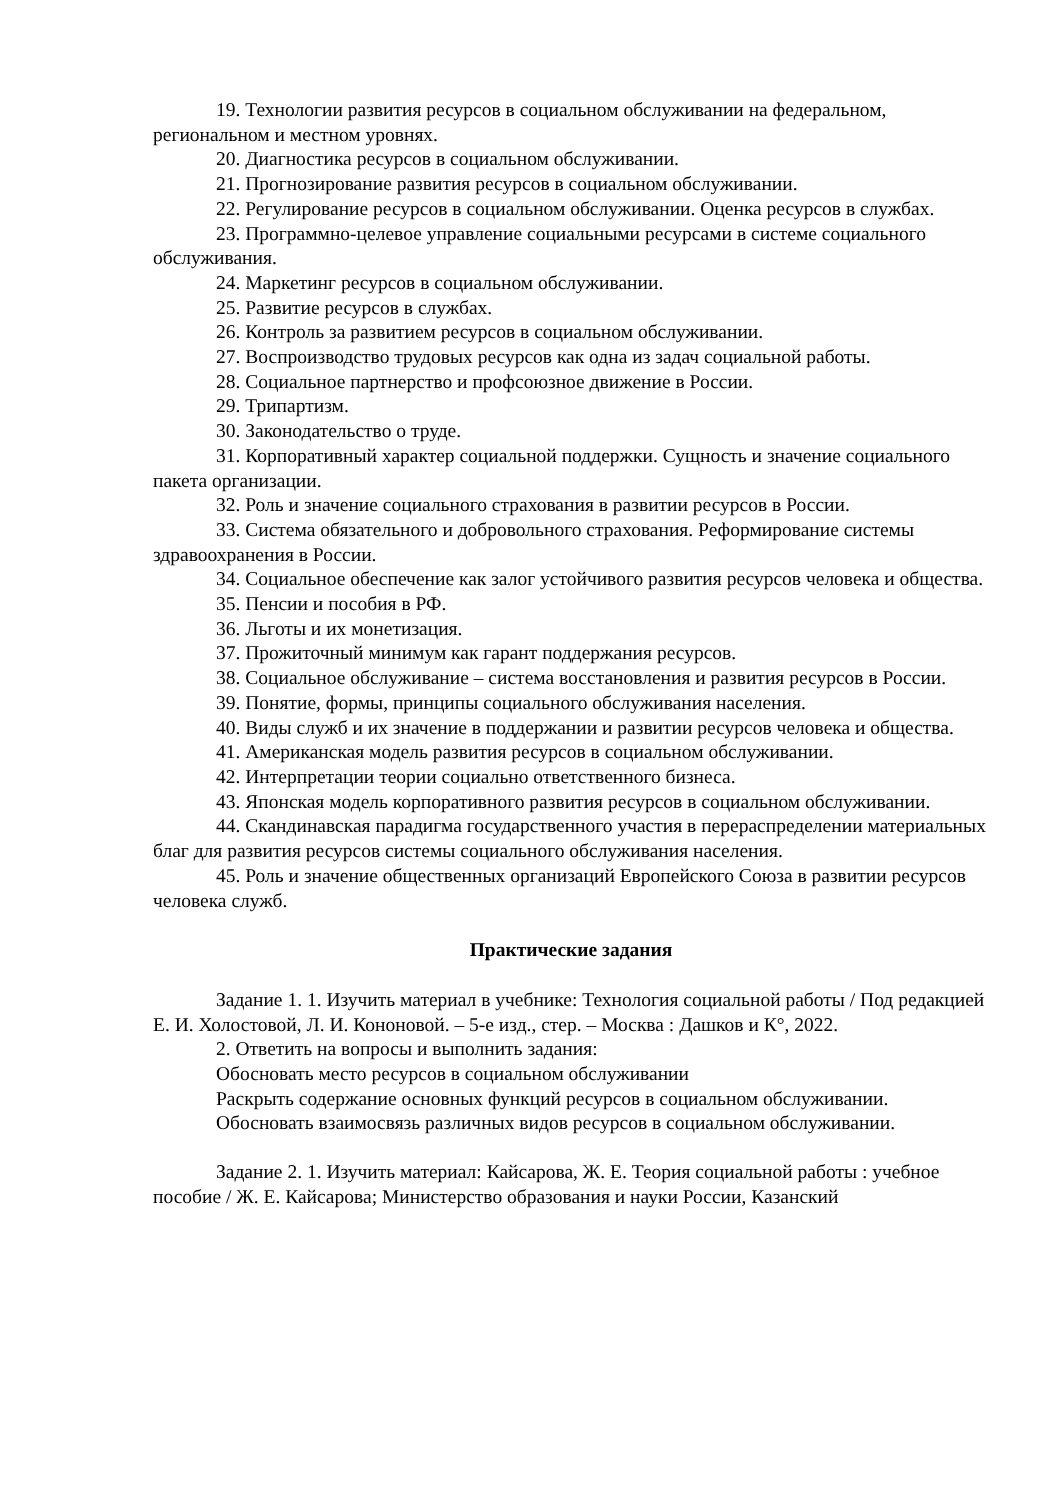19. Технологии развития ресурсов в социальном обслуживании на федеральном, региональном и местном уровнях.
20. Диагностика ресурсов в социальном обслуживании.
21. Прогнозирование развития ресурсов в социальном обслуживании.
22. Регулирование ресурсов в социальном обслуживании. Оценка ресурсов в службах.
23. Программно-целевое управление социальными ресурсами в системе социального обслуживания.
24. Маркетинг ресурсов в социальном обслуживании.
25. Развитие ресурсов в службах.
26. Контроль за развитием ресурсов в социальном обслуживании.
27. Воспроизводство трудовых ресурсов как одна из задач социальной работы.
28. Социальное партнерство и профсоюзное движение в России.
29. Трипартизм.
30. Законодательство о труде.
31. Корпоративный характер социальной поддержки. Сущность и значение социального пакета организации.
32. Роль и значение социального страхования в развитии ресурсов в России.
33. Система обязательного и добровольного страхования. Реформирование системы здравоохранения в России.
34. Социальное обеспечение как залог устойчивого развития ресурсов человека и общества.
35. Пенсии и пособия в РФ.
36. Льготы и их монетизация.
37. Прожиточный минимум как гарант поддержания ресурсов.
38. Социальное обслуживание – система восстановления и развития ресурсов в России.
39. Понятие, формы, принципы социального обслуживания населения.
40. Виды служб и их значение в поддержании и развитии ресурсов человека и общества.
41. Американская модель развития ресурсов в социальном обслуживании.
42. Интерпретации теории социально ответственного бизнеса.
43. Японская модель корпоративного развития ресурсов в социальном обслуживании.
44. Скандинавская парадигма государственного участия в перераспределении материальных благ для развития ресурсов системы социального обслуживания населения.
45. Роль и значение общественных организаций Европейского Союза в развитии ресурсов человека служб.
Практические задания
Задание 1. 1. Изучить материал в учебнике: Технология социальной работы / Под редакцией Е. И. Холостовой, Л. И. Кононовой. – 5-е изд., стер. – Москва : Дашков и К°, 2022.
2. Ответить на вопросы и выполнить задания:
Обосновать место ресурсов в социальном обслуживании
Раскрыть содержание основных функций ресурсов в социальном обслуживании.
Обосновать взаимосвязь различных видов ресурсов в социальном обслуживании.
Задание 2. 1. Изучить материал: Кайсарова, Ж. Е. Теория социальной работы : учебное пособие / Ж. Е. Кайсарова; Министерство образования и науки России, Казанский